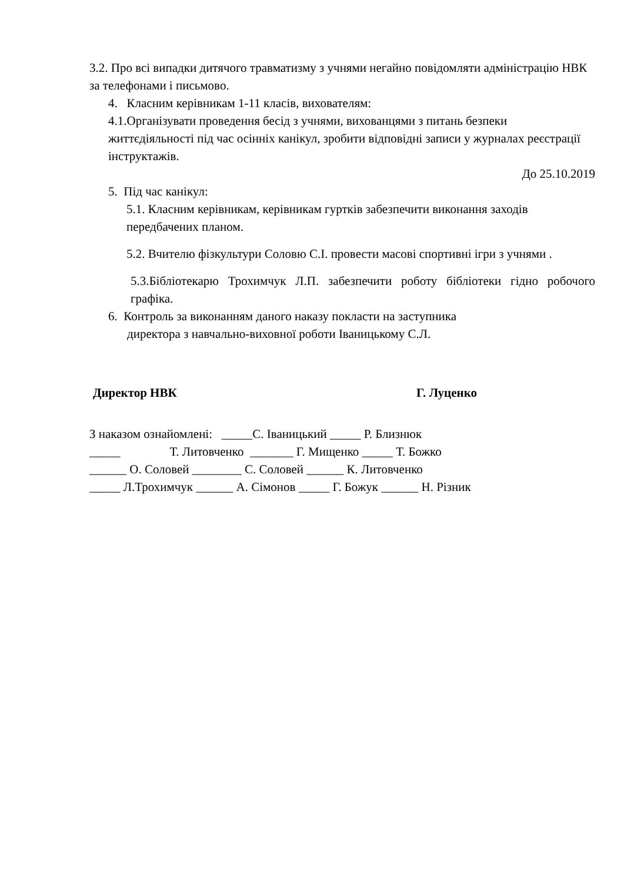3.2. Про всі випадки дитячого травматизму з учнями негайно повідомляти адміністрацію НВК за телефонами і письмово.
4. Класним керівникам 1-11 класів, вихователям:
4.1.Організувати проведення бесід з учнями, вихованцями з питань безпеки життєдіяльності під час осінніх канікул, зробити відповідні записи у журналах реєстрації інструктажів.
До 25.10.2019
5. Під час канікул:
5.1. Класним керівникам, керівникам гуртків забезпечити виконання заходів передбачених планом.
5.2. Вчителю фізкультури Соловю С.І. провести масові спортивні ігри з учнями .
5.3.Бібліотекарю Трохимчук Л.П. забезпечити роботу бібліотеки гідно робочого графіка.
6. Контроль за виконанням даного наказу покласти на заступника
директора з навчально-виховної роботи Іваницькому С.Л.
Директор НВК Г. Луценко
З наказом ознайомлені: _____С. Іваницький _____ Р. Близнюк
_____ Т. Литовченко _______ Г. Мищенко _____ Т. Божко
______ О. Соловей ________ С. Соловей ______ К. Литовченко
_____ Л.Трохимчук ______ А. Сімонов _____ Г. Божук ______ Н. Різник